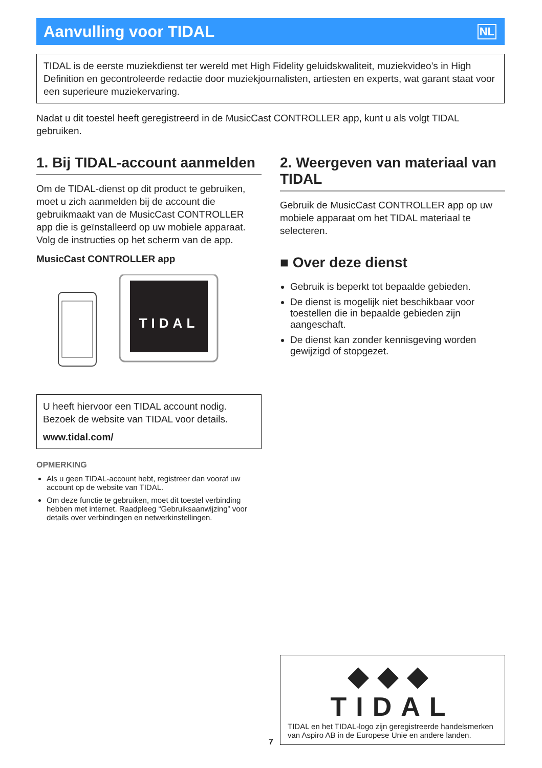Aanvulling voor TIDAL
NL
TIDAL is de eerste muziekdienst ter wereld met High Fidelity geluidskwaliteit, muziekvideo’s in High Definition en gecontroleerde redactie door muziekjournalisten, artiesten en experts, wat garant staat voor een superieure muziekervaring.
Nadat u dit toestel heeft geregistreerd in de MusicCast CONTROLLER app, kunt u als volgt TIDAL gebruiken.
1. Bij TIDAL-account aanmelden
Om de TIDAL-dienst op dit product te gebruiken, moet u zich aanmelden bij de account die gebruikmaakt van de MusicCast CONTROLLER app die is geïnstalleerd op uw mobiele apparaat. Volg de instructies op het scherm van de app.
MusicCast CONTROLLER app
TIDAL
U heeft hiervoor een TIDAL account nodig. Bezoek de website van TIDAL voor details.
www.tidal.com/
OPMERKING
Als u geen TIDAL-account hebt, registreer dan vooraf uw account op de website van TIDAL.
Om deze functie te gebruiken, moet dit toestel verbinding hebben met internet. Raadpleeg “Gebruiksaanwijzing” voor details over verbindingen en netwerkinstellingen.
2. Weergeven van materiaal van TIDAL
Gebruik de MusicCast CONTROLLER app op uw mobiele apparaat om het TIDAL materiaal te selecteren.
■ Over deze dienst
Gebruik is beperkt tot bepaalde gebieden.
De dienst is mogelijk niet beschikbaar voor toestellen die in bepaalde gebieden zijn aangeschaft.
De dienst kan zonder kennisgeving worden gewijzigd of stopgezet.
◆◆◆ TIDAL
TIDAL en het TIDAL-logo zijn geregistreerde handelsmerken van Aspiro AB in de Europese Unie en andere landen.
7